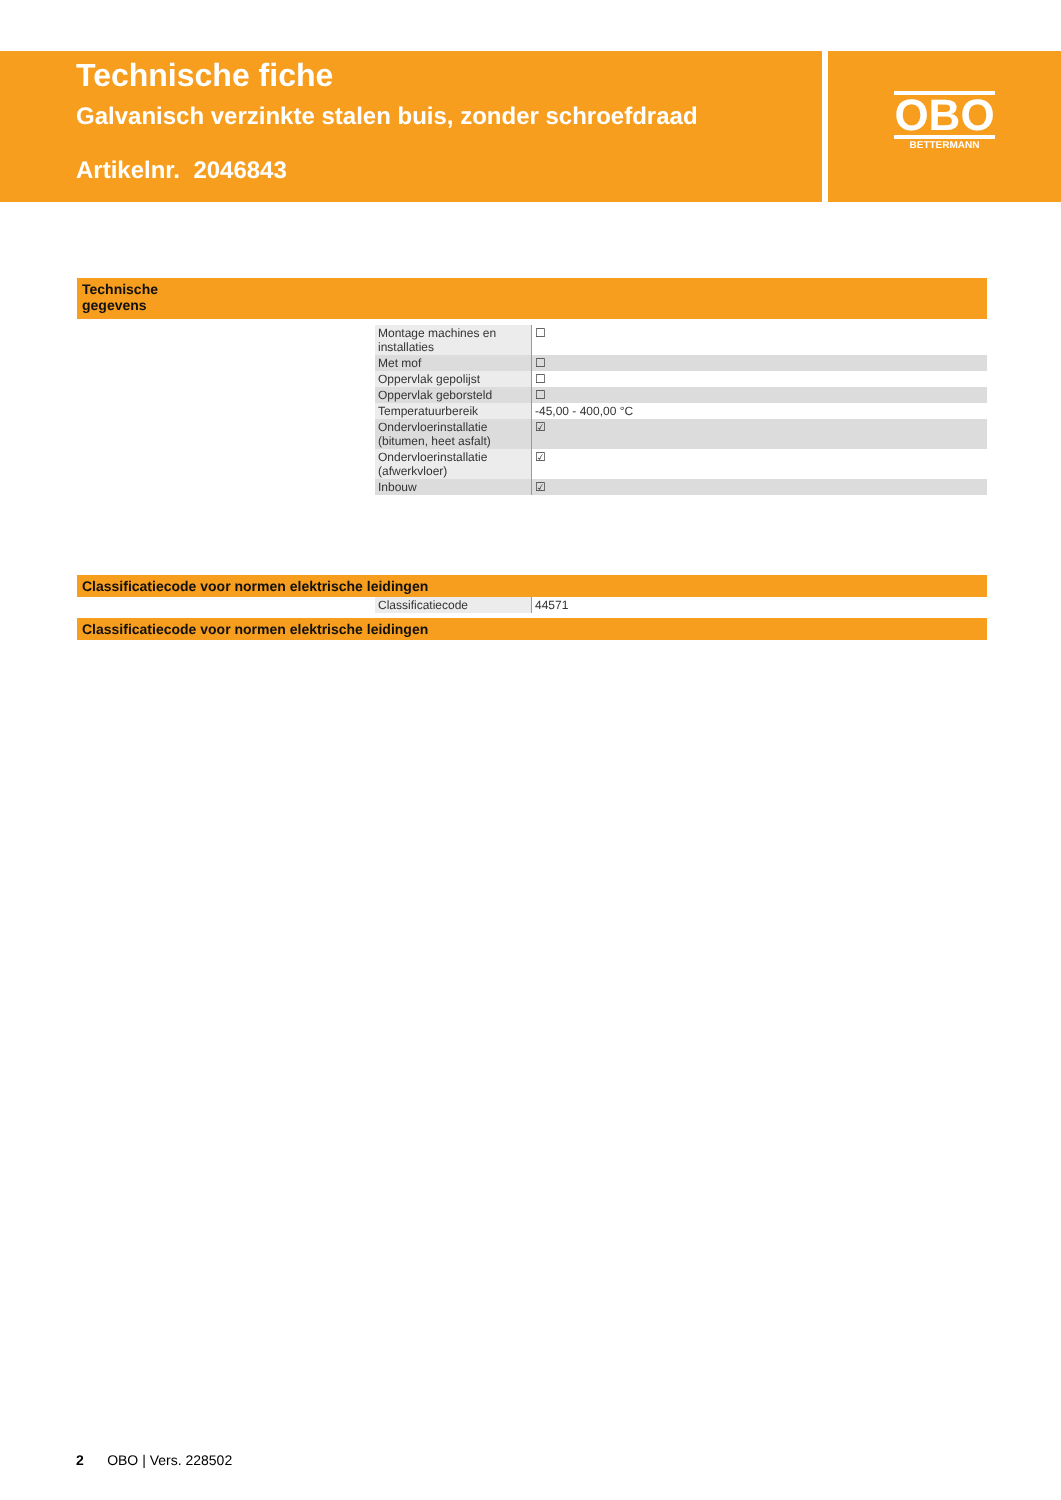Technische fiche
Galvanisch verzinkte stalen buis, zonder schroefdraad
Artikelnr. 2046843
OBO
BETTERMANN
Technische gegevens
| Montage machines en installaties | ☐ |
| Met mof | ☐ |
| Oppervlak gepolijst | ☐ |
| Oppervlak geborsteld | ☐ |
| Temperatuurbereik | -45,00 - 400,00 °C |
| Ondervloerinstallatie (bitumen, heet asfalt) | ☑ |
| Ondervloerinstallatie (afwerkvloer) | ☑ |
| Inbouw | ☑ |
Classificatiecode voor normen elektrische leidingen
| Classificatiecode | 44571 |
Classificatiecode voor normen elektrische leidingen
2 OBO | Vers. 228502